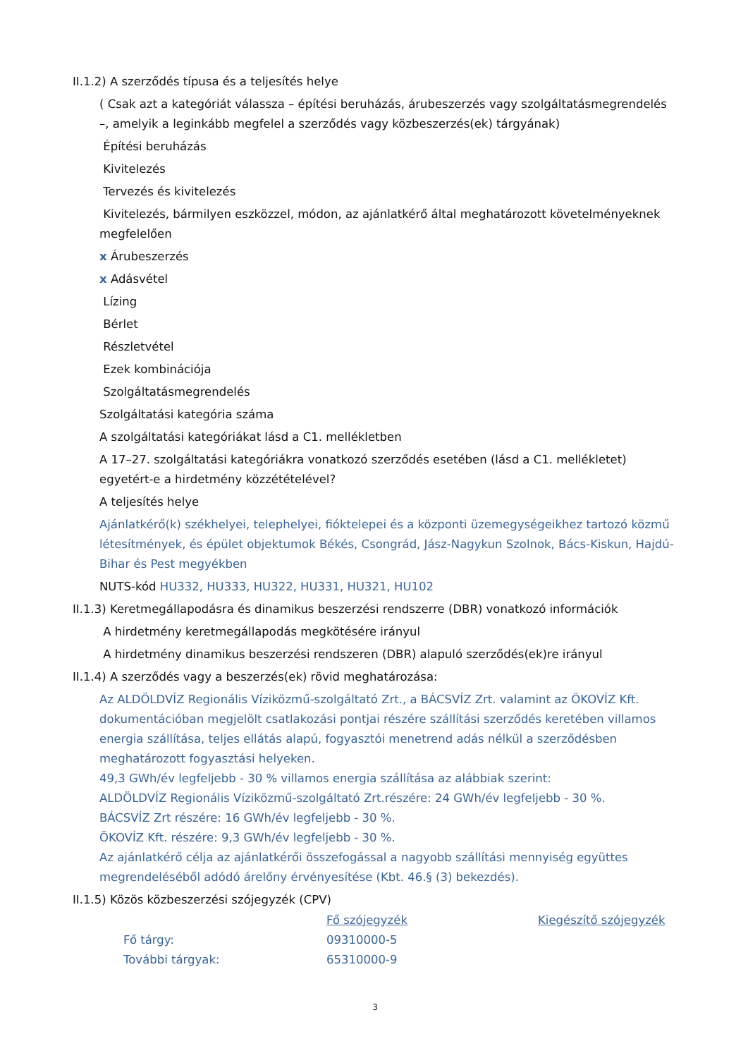II.1.2) A szerződés típusa és a teljesítés helye
( Csak azt a kategóriát válassza – építési beruházás, árubeszerzés vagy szolgáltatásmegrendelés –, amelyik a leginkább megfelel a szerződés vagy közbeszerzés(ek) tárgyának)
Építési beruházás
Kivitelezés
Tervezés és kivitelezés
Kivitelezés, bármilyen eszközzel, módon, az ajánlatkérő által meghatározott követelményeknek megfelelően
x Árubeszerzés
x Adásvétel
Lízing
Bérlet
Részletvétel
Ezek kombinációja
Szolgáltatásmegrendelés
Szolgáltatási kategória száma
A szolgáltatási kategóriákat lásd a C1. mellékletben
A 17–27. szolgáltatási kategóriákra vonatkozó szerződés esetében (lásd a C1. mellékletet) egyetért-e a hirdetmény közzétételével?
A teljesítés helye
Ajánlatkérő(k) székhelyei, telephelyei, fióktelepei és a központi üzemegységeikhez tartozó közmű létesítmények, és épület objektumok Békés, Csongrád, Jász-Nagykun Szolnok, Bács-Kiskun, Hajdú-Bihar és Pest megyékben
NUTS-kód HU332, HU333, HU322, HU331, HU321, HU102
II.1.3) Keretmegállapodásra és dinamikus beszerzési rendszerre (DBR) vonatkozó információk
A hirdetmény keretmegállapodás megkötésére irányul
A hirdetmény dinamikus beszerzési rendszeren (DBR) alapuló szerződés(ek)re irányul
II.1.4) A szerződés vagy a beszerzés(ek) rövid meghatározása:
Az ALDÖLDVÍZ Regionális Víziközmű-szolgáltató Zrt., a BÁCSVÍZ Zrt. valamint az ÖKOVÍZ Kft. dokumentációban megjelölt csatlakozási pontjai részére szállítási szerződés keretében villamos energia szállítása, teljes ellátás alapú, fogyasztói menetrend adás nélkül a szerződésben meghatározott fogyasztási helyeken.
49,3 GWh/év legfeljebb - 30 % villamos energia szállítása az alábbiak szerint:
ALDÖLDVÍZ Regionális Víziközmű-szolgáltató Zrt.részére: 24 GWh/év legfeljebb - 30 %.
BÁCSVÍZ Zrt részére: 16 GWh/év legfeljebb - 30 %.
ÖKOVÍZ Kft. részére: 9,3 GWh/év legfeljebb - 30 %.
Az ajánlatkérő célja az ajánlatkérői összefogással a nagyobb szállítási mennyiség együttes megrendeléséből adódó árelőny érvényesítése (Kbt. 46.§ (3) bekezdés).
II.1.5) Közös közbeszerzési szójegyzék (CPV)
| | Fő szójegyzék | Kiegészítő szójegyzék |
| Fő tárgy: | 09310000-5 | |
| További tárgyak: | 65310000-9 | |
3